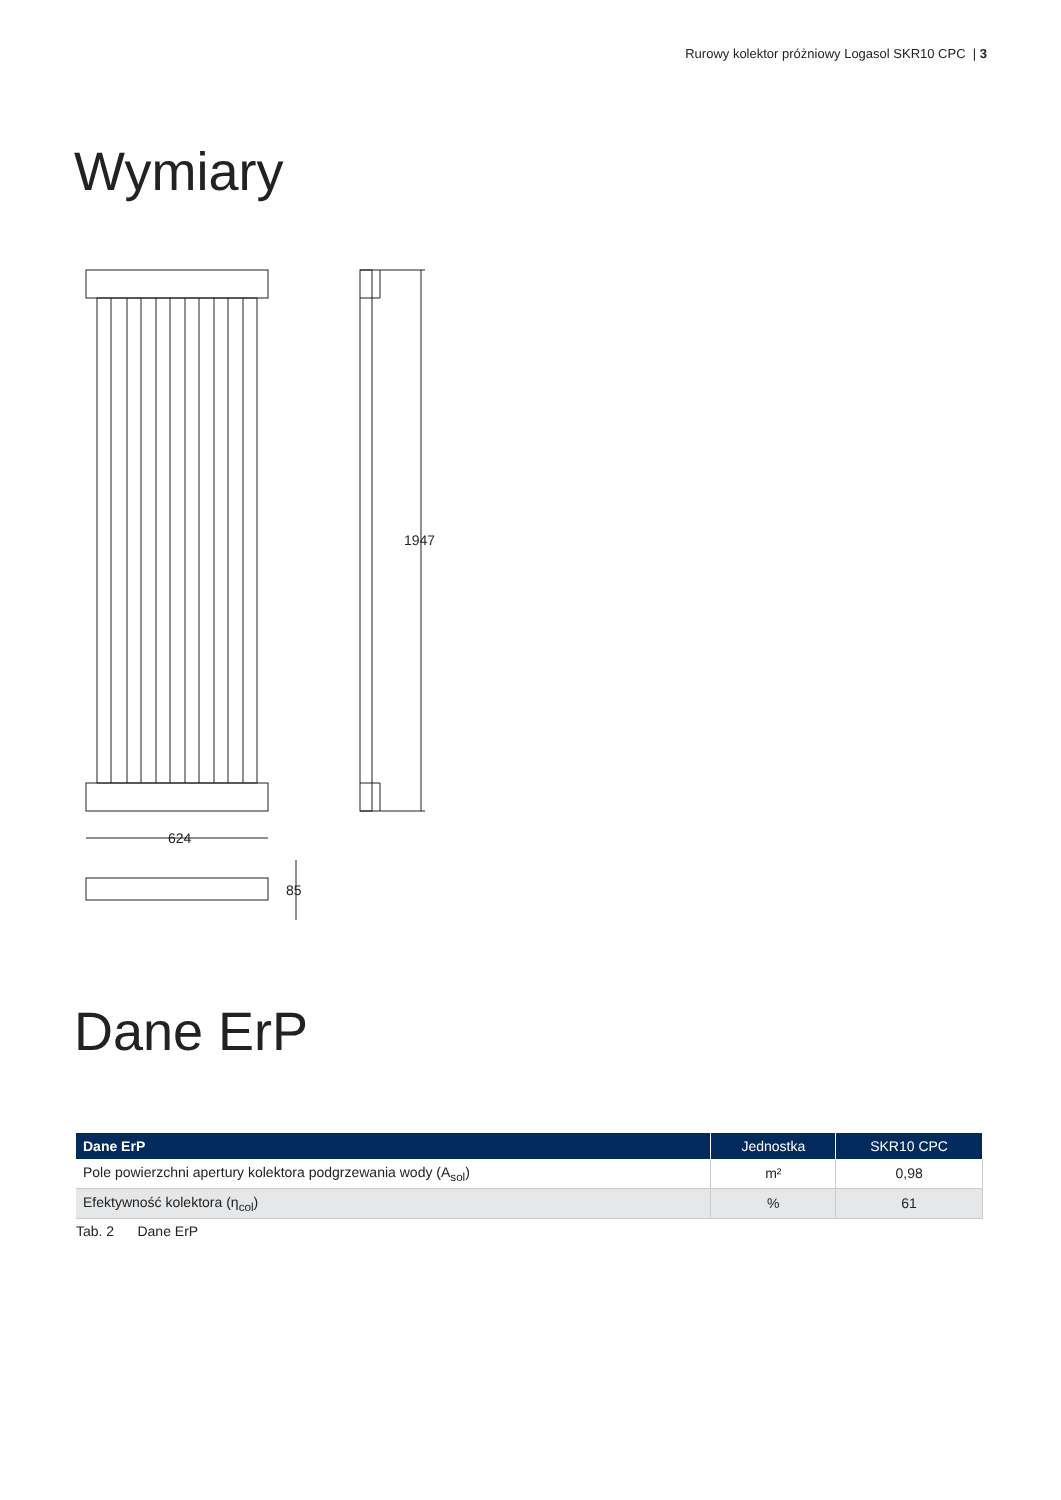Rurowy kolektor próżniowy Logasol SKR10 CPC | 3
Wymiary
624
85
1947
Dane ErP
| Dane ErP | Jednostka | SKR10 CPC |
| --- | --- | --- |
| Pole powierzchni apertury kolektora podgrzewania wody (A<sub>sol</sub>) | m² | 0,98 |
| Efektywność kolektora (η<sub>col</sub>) | % | 61 |
Tab. 2 Dane ErP